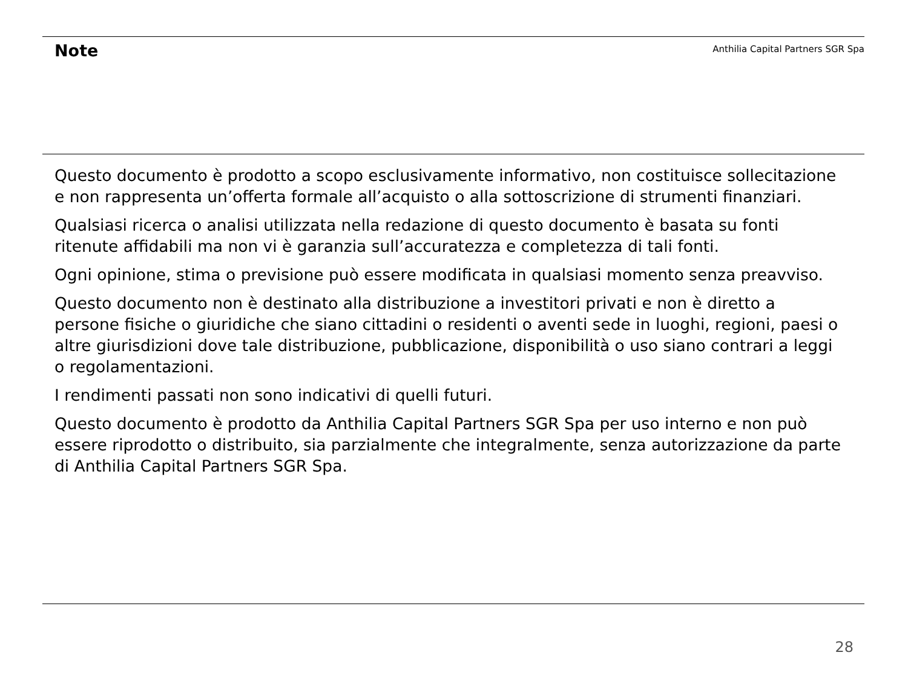Note
Anthilia Capital Partners SGR Spa
Questo documento è prodotto a scopo esclusivamente informativo, non costituisce sollecitazione e non rappresenta un’offerta formale all’acquisto o alla sottoscrizione di strumenti finanziari.
Qualsiasi ricerca o analisi utilizzata nella redazione di questo documento è basata su fonti ritenute affidabili ma non vi è garanzia sull’accuratezza e completezza di tali fonti.
Ogni opinione, stima o previsione può essere modificata in qualsiasi momento senza preavviso.
Questo documento non è destinato alla distribuzione a investitori privati e non è diretto a persone fisiche o giuridiche che siano cittadini o residenti o aventi sede in luoghi, regioni, paesi o altre giurisdizioni dove tale distribuzione, pubblicazione, disponibilità o uso siano contrari a leggi o regolamentazioni.
I rendimenti passati non sono indicativi di quelli futuri.
Questo documento è prodotto da Anthilia Capital Partners SGR Spa per uso interno e non può essere riprodotto o distribuito, sia parzialmente che integralmente, senza autorizzazione da parte di Anthilia Capital Partners SGR Spa.
28